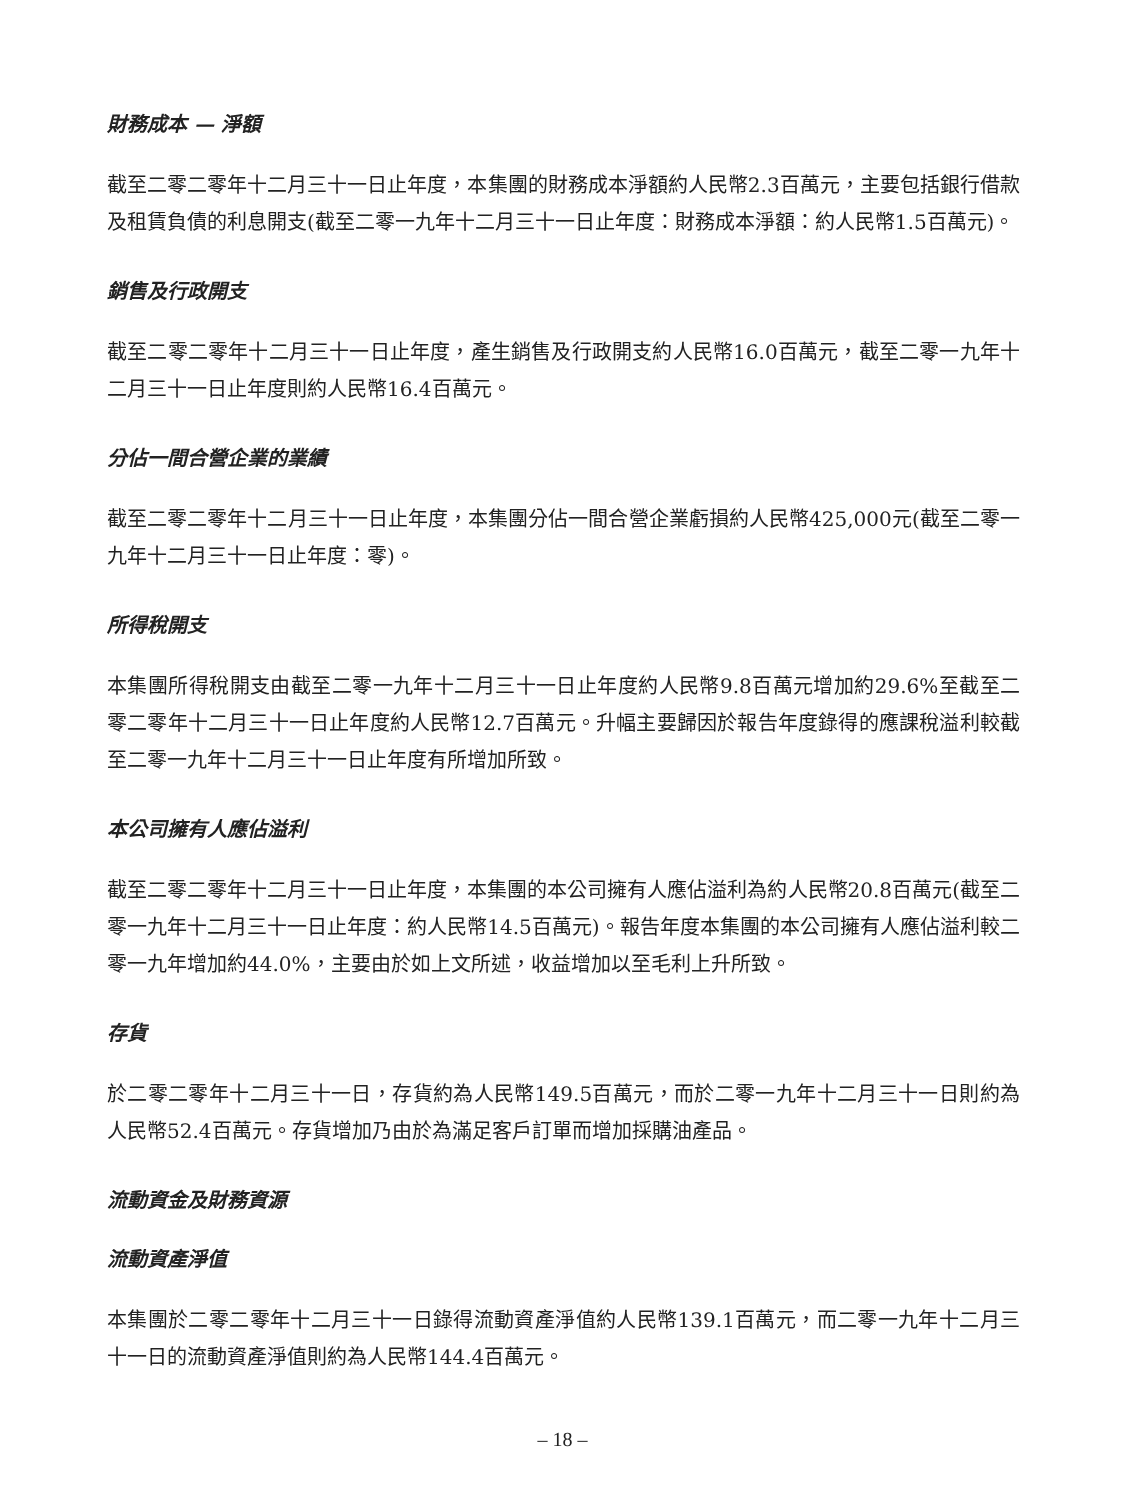財務成本 — 淨額
截至二零二零年十二月三十一日止年度，本集團的財務成本淨額約人民幣2.3百萬元，主要包括銀行借款及租賃負債的利息開支(截至二零一九年十二月三十一日止年度：財務成本淨額：約人民幣1.5百萬元)。
銷售及行政開支
截至二零二零年十二月三十一日止年度，產生銷售及行政開支約人民幣16.0百萬元，截至二零一九年十二月三十一日止年度則約人民幣16.4百萬元。
分佔一間合營企業的業績
截至二零二零年十二月三十一日止年度，本集團分佔一間合營企業虧損約人民幣425,000元(截至二零一九年十二月三十一日止年度：零)。
所得稅開支
本集團所得稅開支由截至二零一九年十二月三十一日止年度約人民幣9.8百萬元增加約29.6%至截至二零二零年十二月三十一日止年度約人民幣12.7百萬元。升幅主要歸因於報告年度錄得的應課稅溢利較截至二零一九年十二月三十一日止年度有所增加所致。
本公司擁有人應佔溢利
截至二零二零年十二月三十一日止年度，本集團的本公司擁有人應佔溢利為約人民幣20.8百萬元(截至二零一九年十二月三十一日止年度：約人民幣14.5百萬元)。報告年度本集團的本公司擁有人應佔溢利較二零一九年增加約44.0%，主要由於如上文所述，收益增加以至毛利上升所致。
存貨
於二零二零年十二月三十一日，存貨約為人民幣149.5百萬元，而於二零一九年十二月三十一日則約為人民幣52.4百萬元。存貨增加乃由於為滿足客戶訂單而增加採購油產品。
流動資金及財務資源
流動資產淨值
本集團於二零二零年十二月三十一日錄得流動資產淨值約人民幣139.1百萬元，而二零一九年十二月三十一日的流動資產淨值則約為人民幣144.4百萬元。
– 18 –